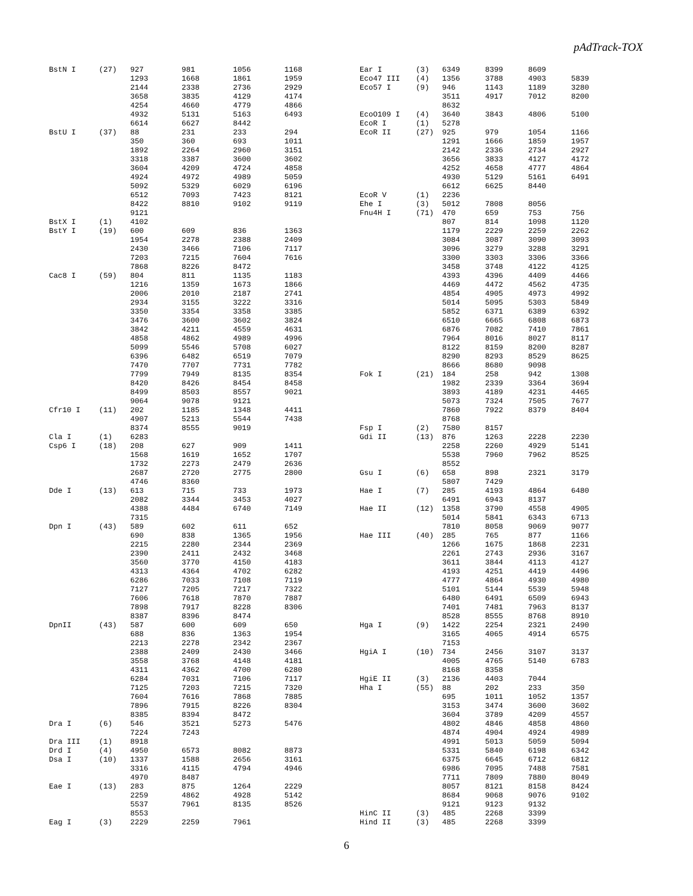pAdTrack-TOX
| BstN I | (27) | 927 | 981 | 1056 | 1168 |
| | | 1293 | 1668 | 1861 | 1959 |
| | | 2144 | 2338 | 2736 | 2929 |
| | | 3658 | 3835 | 4129 | 4174 |
| | | 4254 | 4660 | 4779 | 4866 |
| | | 4932 | 5131 | 5163 | 6493 |
| | | 6614 | 6627 | 8442 | |
| BstU I | (37) | 88 | 231 | 233 | 294 |
| | | 350 | 360 | 693 | 1011 |
| | | 1892 | 2264 | 2960 | 3151 |
| | | 3318 | 3387 | 3600 | 3602 |
| | | 3604 | 4209 | 4724 | 4858 |
| | | 4924 | 4972 | 4989 | 5059 |
| | | 5092 | 5329 | 6029 | 6196 |
| | | 6512 | 7093 | 7423 | 8121 |
| | | 8422 | 8810 | 9102 | 9119 |
| | | 9121 | | | |
| BstX I | (1) | 4102 | | | |
| BstY I | (19) | 600 | 609 | 836 | 1363 |
| | | 1954 | 2278 | 2388 | 2409 |
| | | 2430 | 3466 | 7106 | 7117 |
| | | 7203 | 7215 | 7604 | 7616 |
| | | 7868 | 8226 | 8472 | |
| Cac8 I | (59) | 804 | 811 | 1135 | 1183 |
| | | 1216 | 1359 | 1673 | 1866 |
| | | 2006 | 2010 | 2187 | 2741 |
| | | 2934 | 3155 | 3222 | 3316 |
| | | 3350 | 3354 | 3358 | 3385 |
| | | 3476 | 3600 | 3602 | 3824 |
| | | 3842 | 4211 | 4559 | 4631 |
| | | 4858 | 4862 | 4989 | 4996 |
| | | 5099 | 5546 | 5708 | 6027 |
| | | 6396 | 6482 | 6519 | 7079 |
| | | 7470 | 7707 | 7731 | 7782 |
| | | 7799 | 7949 | 8135 | 8354 |
| | | 8420 | 8426 | 8454 | 8458 |
| | | 8499 | 8503 | 8557 | 9021 |
| | | 9064 | 9078 | 9121 | |
| Cfr10 I | (11) | 202 | 1185 | 1348 | 4411 |
| | | 4907 | 5213 | 5544 | 7438 |
| | | 8374 | 8555 | 9019 | |
| Cla I | (1) | 6283 | | | |
| Csp6 I | (18) | 208 | 627 | 909 | 1411 |
| | | 1568 | 1619 | 1652 | 1707 |
| | | 1732 | 2273 | 2479 | 2636 |
| | | 2687 | 2720 | 2775 | 2800 |
| | | 4746 | 8360 | | |
| Dde I | (13) | 613 | 715 | 733 | 1973 |
| | | 2082 | 3344 | 3453 | 4027 |
| | | 4388 | 4484 | 6740 | 7149 |
| | | 7315 | | | |
| Dpn I | (43) | 589 | 602 | 611 | 652 |
| | | 690 | 838 | 1365 | 1956 |
| | | 2215 | 2280 | 2344 | 2369 |
| | | 2390 | 2411 | 2432 | 3468 |
| | | 3560 | 3770 | 4150 | 4183 |
| | | 4313 | 4364 | 4702 | 6282 |
| | | 6286 | 7033 | 7108 | 7119 |
| | | 7127 | 7205 | 7217 | 7322 |
| | | 7606 | 7618 | 7870 | 7887 |
| | | 7898 | 7917 | 8228 | 8306 |
| | | 8387 | 8396 | 8474 | |
| DpnII | (43) | 587 | 600 | 609 | 650 |
| | | 688 | 836 | 1363 | 1954 |
| | | 2213 | 2278 | 2342 | 2367 |
| | | 2388 | 2409 | 2430 | 3466 |
| | | 3558 | 3768 | 4148 | 4181 |
| | | 4311 | 4362 | 4700 | 6280 |
| | | 6284 | 7031 | 7106 | 7117 |
| | | 7125 | 7203 | 7215 | 7320 |
| | | 7604 | 7616 | 7868 | 7885 |
| | | 7896 | 7915 | 8226 | 8304 |
| | | 8385 | 8394 | 8472 | |
| Dra I | (6) | 546 | 3521 | 5273 | 5476 |
| | | 7224 | 7243 | | |
| Dra III | (1) | 8918 | | | |
| Drd I | (4) | 4950 | 6573 | 8082 | 8873 |
| Dsa I | (10) | 1337 | 1588 | 2656 | 3161 |
| | | 3316 | 4115 | 4794 | 4946 |
| | | 4970 | 8487 | | |
| Eae I | (13) | 283 | 875 | 1264 | 2229 |
| | | 2259 | 4862 | 4928 | 5142 |
| | | 5537 | 7961 | 8135 | 8526 |
| | | 8553 | | | |
| Eag I | (3) | 2229 | 2259 | 7961 | |
| Ear I | (3) | 6349 | 8399 | 8609 | |
| Eco47 III | (4) | 1356 | 3788 | 4903 | 5839 |
| Eco57 I | (9) | 946 | 1143 | 1189 | 3280 |
| | | 3511 | 4917 | 7012 | 8200 |
| | | 8632 | | | |
| EcoO109 I | (4) | 3640 | 3843 | 4806 | 5100 |
| EcoR I | (1) | 5278 | | | |
| EcoR II | (27) | 925 | 979 | 1054 | 1166 |
| | | 1291 | 1666 | 1859 | 1957 |
| | | 2142 | 2336 | 2734 | 2927 |
| | | 3656 | 3833 | 4127 | 4172 |
| | | 4252 | 4658 | 4777 | 4864 |
| | | 4930 | 5129 | 5161 | 6491 |
| | | 6612 | 6625 | 8440 | |
| EcoR V | (1) | 2236 | | | |
| Ehe I | (3) | 5012 | 7808 | 8056 | |
| Fnu4H I | (71) | 470 | 659 | 753 | 756 |
| | | 807 | 814 | 1098 | 1120 |
| | | 1179 | 2229 | 2259 | 2262 |
| | | 3084 | 3087 | 3090 | 3093 |
| | | 3096 | 3279 | 3288 | 3291 |
| | | 3300 | 3303 | 3306 | 3366 |
| | | 3458 | 3748 | 4122 | 4125 |
| | | 4393 | 4396 | 4409 | 4466 |
| | | 4469 | 4472 | 4562 | 4735 |
| | | 4854 | 4905 | 4973 | 4992 |
| | | 5014 | 5095 | 5303 | 5849 |
| | | 5852 | 6371 | 6389 | 6392 |
| | | 6510 | 6665 | 6808 | 6873 |
| | | 6876 | 7082 | 7410 | 7861 |
| | | 7964 | 8016 | 8027 | 8117 |
| | | 8122 | 8159 | 8200 | 8287 |
| | | 8290 | 8293 | 8529 | 8625 |
| | | 8666 | 8680 | 9098 | |
| Fok I | (21) | 184 | 258 | 942 | 1308 |
| | | 1982 | 2339 | 3364 | 3694 |
| | | 3893 | 4189 | 4231 | 4465 |
| | | 5073 | 7324 | 7505 | 7677 |
| | | 7860 | 7922 | 8379 | 8404 |
| | | 8768 | | | |
| Fsp I | (2) | 7580 | 8157 | | |
| Gdi II | (13) | 876 | 1263 | 2228 | 2230 |
| | | 2258 | 2260 | 4929 | 5141 |
| | | 5538 | 7960 | 7962 | 8525 |
| | | 8552 | | | |
| Gsu I | (6) | 658 | 898 | 2321 | 3179 |
| | | 5807 | 7429 | | |
| Hae I | (7) | 285 | 4193 | 4864 | 6480 |
| | | 6491 | 6943 | 8137 | |
| Hae II | (12) | 1358 | 3790 | 4558 | 4905 |
| | | 5014 | 5841 | 6343 | 6713 |
| | | 7810 | 8058 | 9069 | 9077 |
| Hae III | (40) | 285 | 765 | 877 | 1166 |
| | | 1266 | 1675 | 1868 | 2231 |
| | | 2261 | 2743 | 2936 | 3167 |
| | | 3611 | 3844 | 4113 | 4127 |
| | | 4193 | 4251 | 4419 | 4496 |
| | | 4777 | 4864 | 4930 | 4980 |
| | | 5101 | 5144 | 5539 | 5948 |
| | | 6480 | 6491 | 6509 | 6943 |
| | | 7401 | 7481 | 7963 | 8137 |
| | | 8528 | 8555 | 8768 | 8910 |
| Hga I | (9) | 1422 | 2254 | 2321 | 2490 |
| | | 3165 | 4065 | 4914 | 6575 |
| | | 7153 | | | |
| HgiA I | (10) | 734 | 2456 | 3107 | 3137 |
| | | 4005 | 4765 | 5140 | 6783 |
| | | 8168 | 8358 | | |
| HgiE II | (3) | 2136 | 4403 | 7044 | |
| Hha I | (55) | 88 | 202 | 233 | 350 |
| | | 695 | 1011 | 1052 | 1357 |
| | | 3153 | 3474 | 3600 | 3602 |
| | | 3604 | 3789 | 4209 | 4557 |
| | | 4802 | 4846 | 4858 | 4860 |
| | | 4874 | 4904 | 4924 | 4989 |
| | | 4991 | 5013 | 5059 | 5094 |
| | | 5331 | 5840 | 6198 | 6342 |
| | | 6375 | 6645 | 6712 | 6812 |
| | | 6986 | 7095 | 7488 | 7581 |
| | | 7711 | 7809 | 7880 | 8049 |
| | | 8057 | 8121 | 8158 | 8424 |
| | | 8684 | 9068 | 9076 | 9102 |
| | | 9121 | 9123 | 9132 | |
| HinC II | (3) | 485 | 2268 | 3399 | |
| Hind II | (3) | 485 | 2268 | 3399 | |
6